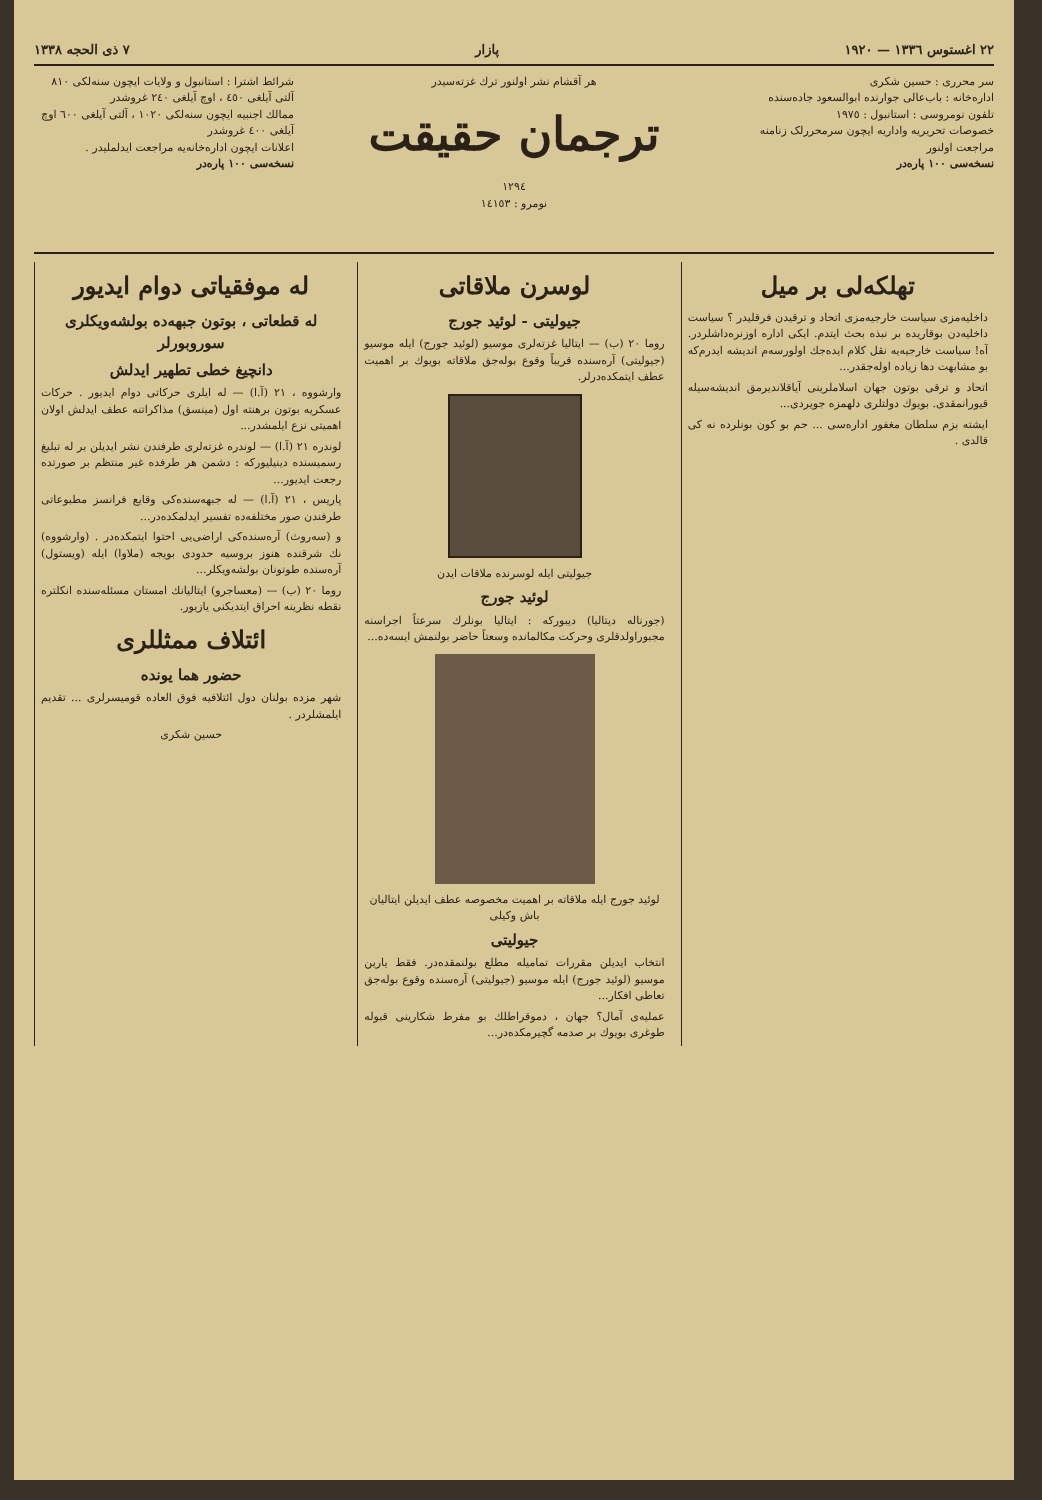٢٢ اغستوس ١٣٣٦ — ١٩٢٠ پازار ٧ ذی الحجه ١٣٣٨
سر محرری : حسین شکری
اداره‌خانه : باب‌عالی جوارنده ابوالسعود جاده‌سنده
تلفون نومروسی : استانبول : ١٩٧٥
خصوصات تحریریه واداریه ایچون سرمحررلک زنامنه مراجعت اولنور
نسخه‌سی ١٠٠ پاره‌در
هر آقشام نشر اولنور ترك غزته‌سیدر
ترجمان حقیقت
١٢٩٤
نومرو : ١٤١٥٣
شرائط اشترا : استانبول و ولایات ایچون سنه‌لکی ٨١٠ آلتی آیلغی ٤٥٠ ، اوچ آیلغی ٢٤٠ غروشدر
ممالك اجنبیه ایچون سنه‌لکی ١٠٢٠ ، آلتی آیلغی ٦٠٠ اوچ آیلغی ٤٠٠ غروشدر
اعلانات ایچون اداره‌خانه‌یه مراجعت ایدلملیدر .
نسخه‌سی ١٠٠ پاره‌در
تهلکه‌لی بر میل
داخلیه‌مزی سیاست خارجیه‌مزی اتحاد و ترقیدن فرقلیدر ؟ سیاست داخلیه‌دن بوقاریده بر نبذه بحث ایتدم. ایکی اداره اوزنره‌داشلردر. آه! سیاست خارجیه‌یه نقل کلام ایده‌جك اولورسه‌م اندیشه ایدرم‌که بو مشابهت دها زیاده اوله‌جقدر...
اتحاد و ترقی بوتون جهان اسلاملرینی آیاقلاندیرمق اندیشه‌سیله قیورانمقدی. بویوك دولتلری دلهمزه جویردی...
ایشته بزم سلطان مغفور اداره‌سی ... حم بو کون بونلرده نه کی قالدی .
لوسرن ملاقاتی
جیولیتی - لوئید جورج
روما ٢٠ (ب) — ایتالیا غزته‌لری موسیو (لوئید جورج) ایله موسیو (جیولیتی) آره‌سنده قریباً وقوع بوله‌جق ملاقاته بویوك بر اهمیت عطف ایتمکده‌درلر.
جیولیتی ایله لوسرنده ملاقات ایدن
لوئید جورج
(جورناله دیتالیا) دیبورکه : ایتالیا بونلرك سرعتاً اجراسنه مجبوراولدقلری وحركت مکالمانده وسعتاً حاضر بولنمش ایسه‌ده...
لوئید جورج ایله ملاقاته بر اهمیت مخصوصه عطف ایدیلن ایتالیان باش وکیلی
جیولیتی
انتخاب ایدیلن مقررات تمامیله مطلع بولنمقده‌در. فقط یارین موسیو (لوئید جورج) ایله موسیو (جیولیتی) آره‌سنده وقوع بوله‌جق تعاطی افکار...
عملیه‌ی آمال؟ جهان ، دموقراطلك بو مفرط شکارینی قبوله طوغری بویوك بر صدمه گچیرمکده‌در...
له موفقیاتی دوام ایدیور
له قطعاتی ، بوتون جبهه‌ده بولشه‌ویکلری سوروبورلر
دانچیغ خطی تطهیر ایدلش
وارشووه ، ٢١ (آ.ا) — له ایلری حرکاتی دوام ایدیور . حرکات عسکریه بوتون برهنته اول (مینسق) مذاکراتنه عطف ایدلش اولان اهمیتی نزع ایلمشدر...
لوندره ٢١ (آ.ا) — لوندره غزته‌لری طرفندن نشر ایدیلن بر له تبلیغ رسمیسنده دینیلیورکه : دشمن هر طرفده غیر منتظم بر صورتده رجعت ایدیور...
پاریس ، ٢١ (آ.ا) — له جبهه‌سنده‌کی وقایع فرانسز مطبوعاتی طرفندن صور مختلفه‌ده تفسیر ایدلمکده‌در...
و (سه‌روث) آره‌سنده‌کی اراضی‌یی احتوا ایتمکده‌در . (وارشووه) نك شرقنده هنوز بروسیه حدودی بویجه (ملاوا) ایله (ویستول) آره‌سنده طوتونان بولشه‌ویکلر...
روما ٢٠ (ب) — (معساجرو) ایتالیانك امستان مسئله‌سنده انکلتره نقطه نظرینه احراق ایتدیکنی یازیور.
ائتلاف ممثللری
حضور هما یونده
شهر مزده بولنان دول ائتلافیه فوق العاده قومیسرلری ... تقدیم ایلمشلردر .
حسین شکری